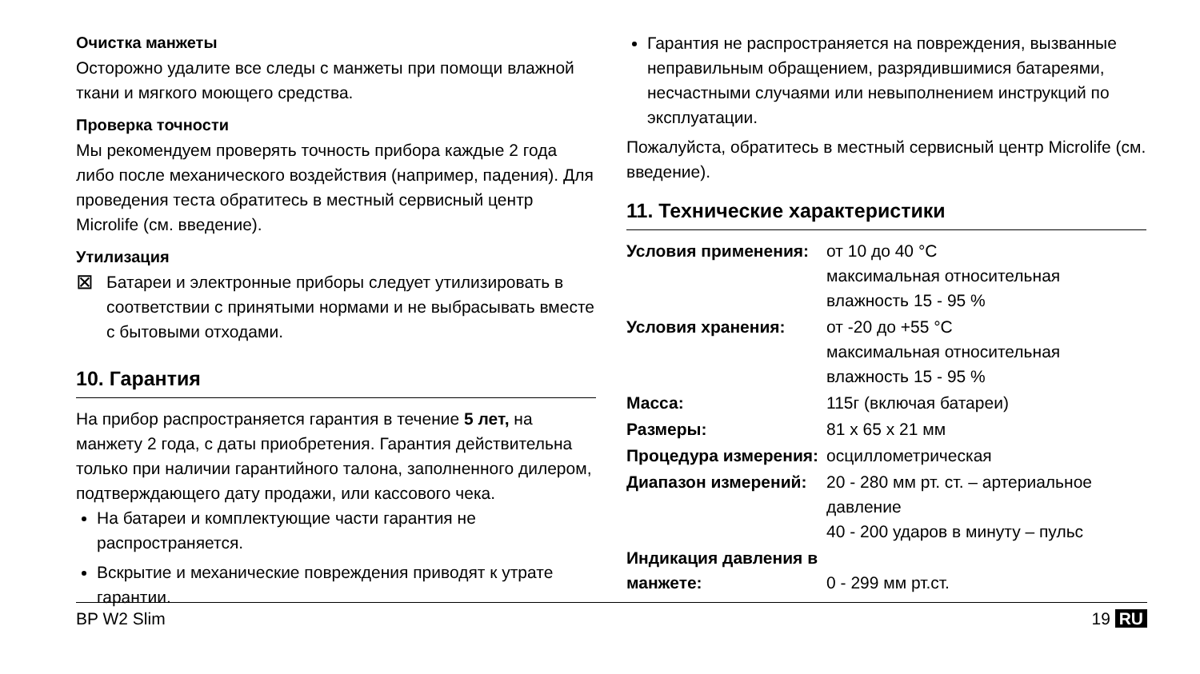Очистка манжеты
Осторожно удалите все следы с манжеты при помощи влажной ткани и мягкого моющего средства.
Проверка точности
Мы рекомендуем проверять точность прибора каждые 2 года либо после механического воздействия (например, падения). Для проведения теста обратитесь в местный сервисный центр Microlife (см. введение).
Утилизация
⊠
Батареи и электронные приборы следует утилизировать в соответствии с принятыми нормами и не выбрасывать вместе с бытовыми отходами.
10. Гарантия
На прибор распространяется гарантия в течение 5 лет, на манжету 2 года, с даты приобретения. Гарантия действительна только при наличии гарантийного талона, заполненного дилером, подтверждающего дату продажи, или кассового чека.
На батареи и комплектующие части гарантия не распространяется.
Вскрытие и механические повреждения приводят к утрате гарантии.
Гарантия не распространяется на повреждения, вызванные неправильным обращением, разрядившимися батареями, несчастными случаями или невыполнением инструкций по эксплуатации.
Пожалуйста, обратитесь в местный сервисный центр Microlife (см. введение).
11. Технические характеристики
| Условия применения: | от 10 до 40 °C максимальная относительная влажность 15 - 95 % |
| Условия хранения: | от -20 до +55 °C максимальная относительная влажность 15 - 95 % |
| Масса: | 115г (включая батареи) |
| Размеры: | 81 x 65 x 21 мм |
| Процедура измерения: | осциллометрическая |
| Диапазон измерений: | 20 - 280 мм рт. ст. – артериальное давление 40 - 200 ударов в минуту – пульс |
| Индикация давления в манжете: | 0 - 299 мм рт.ст. |
BP W2 Slim 19 RU